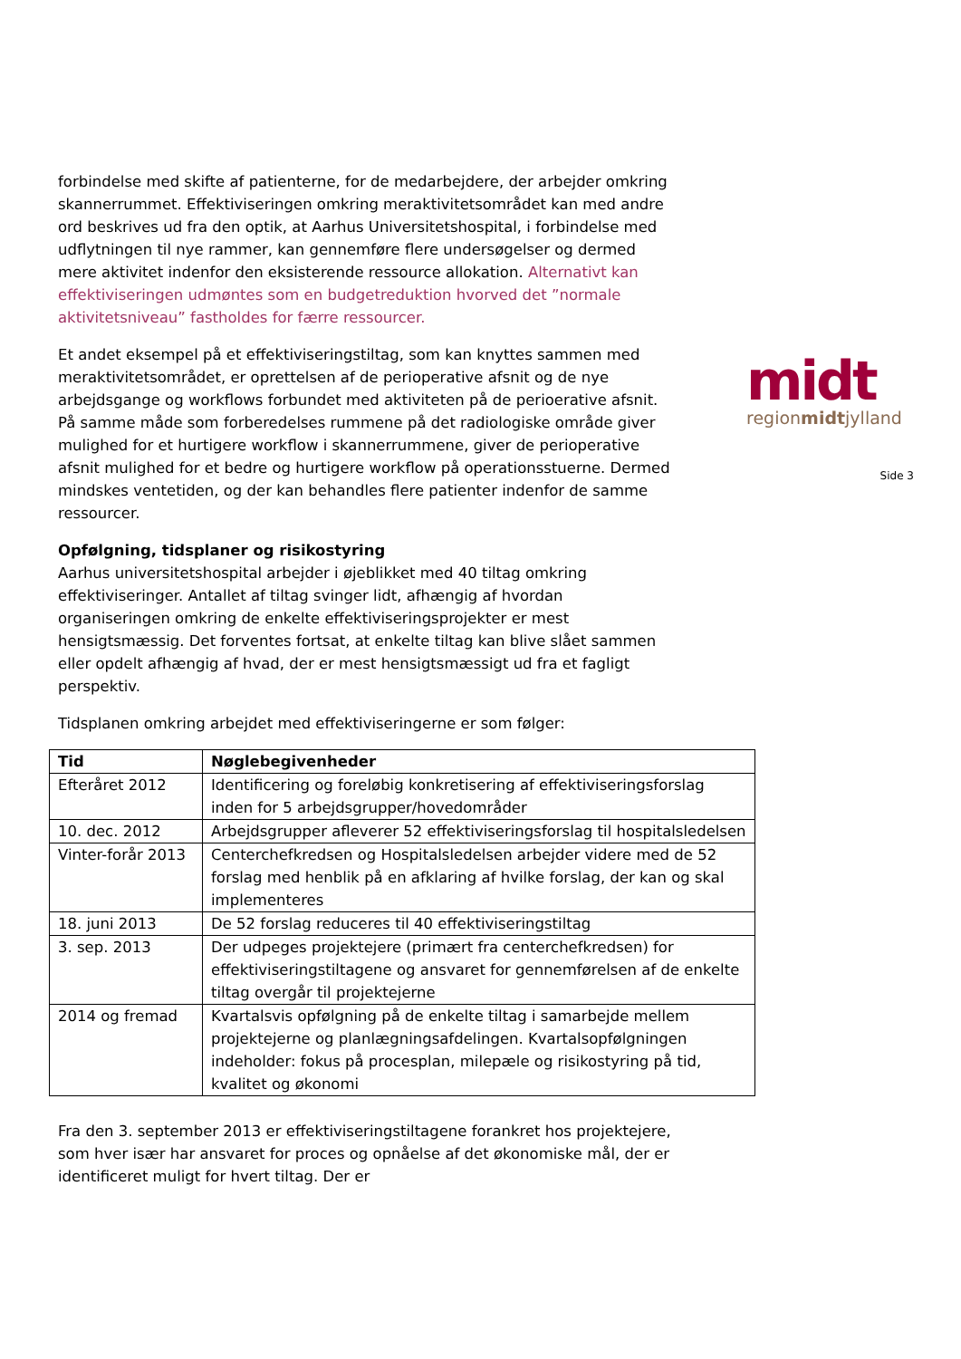forbindelse med skifte af patienterne, for de medarbejdere, der arbejder omkring skannerrummet. Effektiviseringen omkring meraktivitetsområdet kan med andre ord beskrives ud fra den optik, at Aarhus Universitetshospital, i forbindelse med udflytningen til nye rammer, kan gennemføre flere undersøgelser og dermed mere aktivitet indenfor den eksisterende ressource allokation. Alternativt kan effektiviseringen udmøntes som en budgetreduktion hvorved det ”normale aktivitetsniveau” fastholdes for færre ressourcer.
Et andet eksempel på et effektiviseringstiltag, som kan knyttes sammen med meraktivitetsområdet, er oprettelsen af de perioperative afsnit og de nye arbejdsgange og workflows forbundet med aktiviteten på de perioerative afsnit. På samme måde som forberedelses rummene på det radiologiske område giver mulighed for et hurtigere workflow i skannerrummene, giver de perioperative afsnit mulighed for et bedre og hurtigere workflow på operationsstuerne. Dermed mindskes ventetiden, og der kan behandles flere patienter indenfor de samme ressourcer.
Opfølgning, tidsplaner og risikostyring
Aarhus universitetshospital arbejder i øjeblikket med 40 tiltag omkring effektiviseringer. Antallet af tiltag svinger lidt, afhængig af hvordan organiseringen omkring de enkelte effektiviseringsprojekter er mest hensigtsmæssig. Det forventes fortsat, at enkelte tiltag kan blive slået sammen eller opdelt afhængig af hvad, der er mest hensigtsmæssigt ud fra et fagligt perspektiv.
Tidsplanen omkring arbejdet med effektiviseringerne er som følger:
| Tid | Nøglebegivenheder |
| --- | --- |
| Efteråret 2012 | Identificering og foreløbig konkretisering af effektiviseringsforslag inden for 5 arbejdsgrupper/hovedområder |
| 10. dec. 2012 | Arbejdsgrupper afleverer 52 effektiviseringsforslag til hospitalsledelsen |
| Vinter-forår 2013 | Centerchefkredsen og Hospitalsledelsen arbejder videre med de 52 forslag med henblik på en afklaring af hvilke forslag, der kan og skal implementeres |
| 18. juni 2013 | De 52 forslag reduceres til 40 effektiviseringstiltag |
| 3. sep. 2013 | Der udpeges projektejere (primært fra centerchefkredsen) for effektiviseringstiltagene og ansvaret for gennemførelsen af de enkelte tiltag overgår til projektejerne |
| 2014 og fremad | Kvartalsvis opfølgning på de enkelte tiltag i samarbejde mellem projektejerne og planlægningsafdelingen. Kvartalsopfølgningen indeholder: fokus på procesplan, milepæle og risikostyring på tid, kvalitet og økonomi |
Fra den 3. september 2013 er effektiviseringstiltagene forankret hos projektejere, som hver især har ansvaret for proces og opnåelse af det økonomiske mål, der er identificeret muligt for hvert tiltag. Der er
midt
regionmidtjylland
Side 3